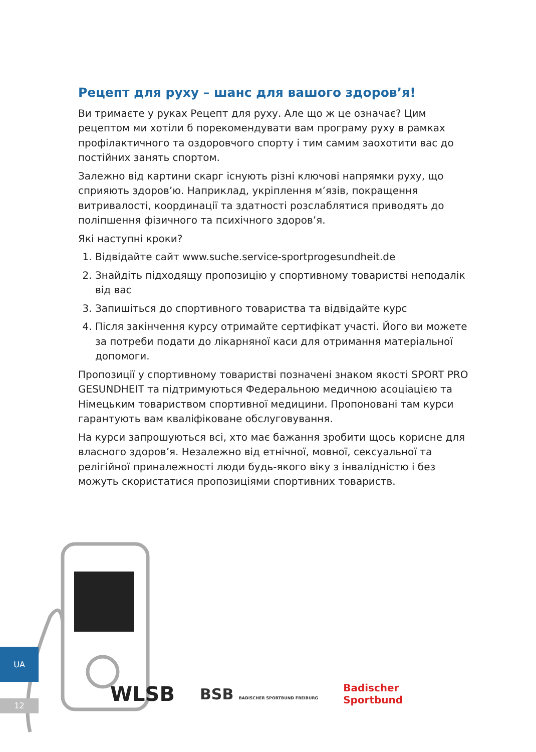Рецепт для руху – шанс для вашого здоров’я!
Ви тримаєте у руках Рецепт для руху. Але що ж це означає? Цим рецептом ми хотіли б порекомендувати вам програму руху в рамках профілактичного та оздоровчого спорту і тим самим заохотити вас до постійних занять спортом.
Залежно від картини скарг існують різні ключові напрямки руху, що сприяють здоров’ю. Наприклад, укріплення м’язів, покращення витривалості, координації та здатності розслаблятися приводять до поліпшення фізичного та психічного здоров’я.
Які наступні кроки?
1. Відвідайте сайт www.suche.service-sportprogesundheit.de
2. Знайдіть підходящу пропозицію у спортивному товаристві неподалік від вас
3. Запишіться до спортивного товариства та відвідайте курс
4. Після закінчення курсу отримайте сертифікат участі. Його ви можете за потреби подати до лікарняної каси для отримання матеріальної допомоги.
Пропозиції у спортивному товаристві позначені знаком якості SPORT PRO GESUNDHEIT та підтримуються Федеральною медичною асоціацією та Німецьким товариством спортивної медицини. Пропоновані там курси гарантують вам кваліфіковане обслуговування.
На курси запрошуються всі, хто має бажання зробити щось корисне для власного здоров’я. Незалежно від етнічної, мовної, сексуальної та релігійної приналежності люди будь-якого віку з інвалідністю і без можуть скористатися пропозиціями спортивних товариств.
UA
12
WLSB BSB BADISCHER SPORTBUND FREIBURG Badischer
Sportbund